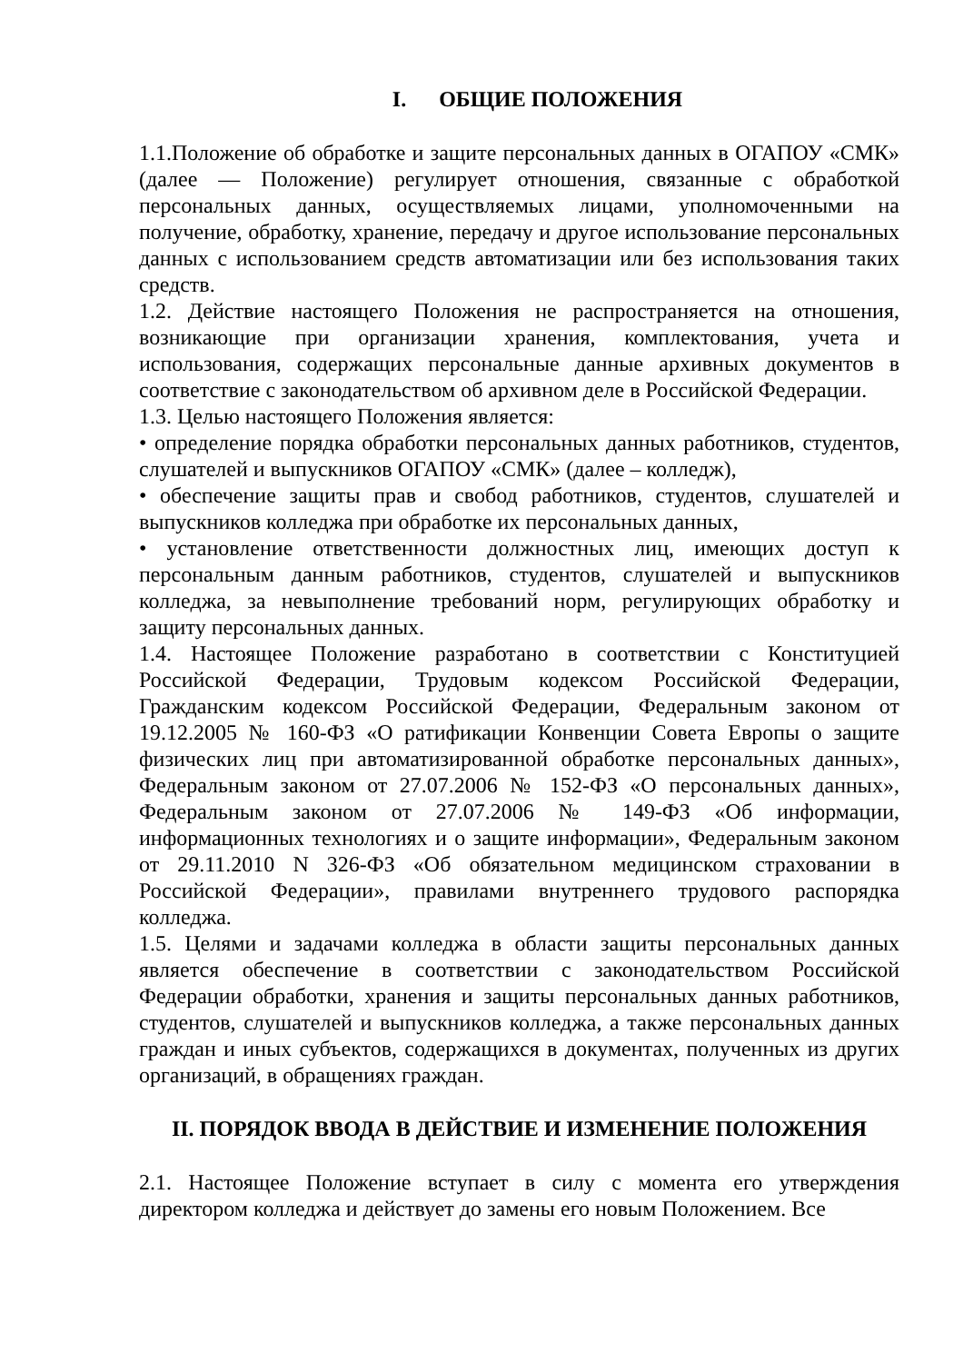I. ОБЩИЕ ПОЛОЖЕНИЯ
1.1.Положение об обработке и защите персональных данных в ОГАПОУ «СМК» (далее — Положение) регулирует отношения, связанные с обработкой персональных данных, осуществляемых лицами, уполномоченными на получение, обработку, хранение, передачу и другое использование персональных данных с использованием средств автоматизации или без использования таких средств.
1.2. Действие настоящего Положения не распространяется на отношения, возникающие при организации хранения, комплектования, учета и использования, содержащих персональные данные архивных документов в соответствие с законодательством об архивном деле в Российской Федерации.
1.3. Целью настоящего Положения является:
• определение порядка обработки персональных данных работников, студентов, слушателей и выпускников ОГАПОУ «СМК» (далее – колледж),
• обеспечение защиты прав и свобод работников, студентов, слушателей и выпускников колледжа при обработке их персональных данных,
• установление ответственности должностных лиц, имеющих доступ к персональным данным работников, студентов, слушателей и выпускников колледжа, за невыполнение требований норм, регулирующих обработку и защиту персональных данных.
1.4. Настоящее Положение разработано в соответствии с Конституцией Российской Федерации, Трудовым кодексом Российской Федерации, Гражданским кодексом Российской Федерации, Федеральным законом от 19.12.2005 № 160-ФЗ «О ратификации Конвенции Совета Европы о защите физических лиц при автоматизированной обработке персональных данных», Федеральным законом от 27.07.2006 № 152-ФЗ «О персональных данных», Федеральным законом от 27.07.2006 № 149-ФЗ «Об информации, информационных технологиях и о защите информации», Федеральным законом от 29.11.2010 N 326-ФЗ «Об обязательном медицинском страховании в Российской Федерации», правилами внутреннего трудового распорядка колледжа.
1.5. Целями и задачами колледжа в области защиты персональных данных является обеспечение в соответствии с законодательством Российской Федерации обработки, хранения и защиты персональных данных работников, студентов, слушателей и выпускников колледжа, а также персональных данных граждан и иных субъектов, содержащихся в документах, полученных из других организаций, в обращениях граждан.
II. ПОРЯДОК ВВОДА В ДЕЙСТВИЕ И ИЗМЕНЕНИЕ ПОЛОЖЕНИЯ
2.1. Настоящее Положение вступает в силу с момента его утверждения директором колледжа и действует до замены его новым Положением. Все